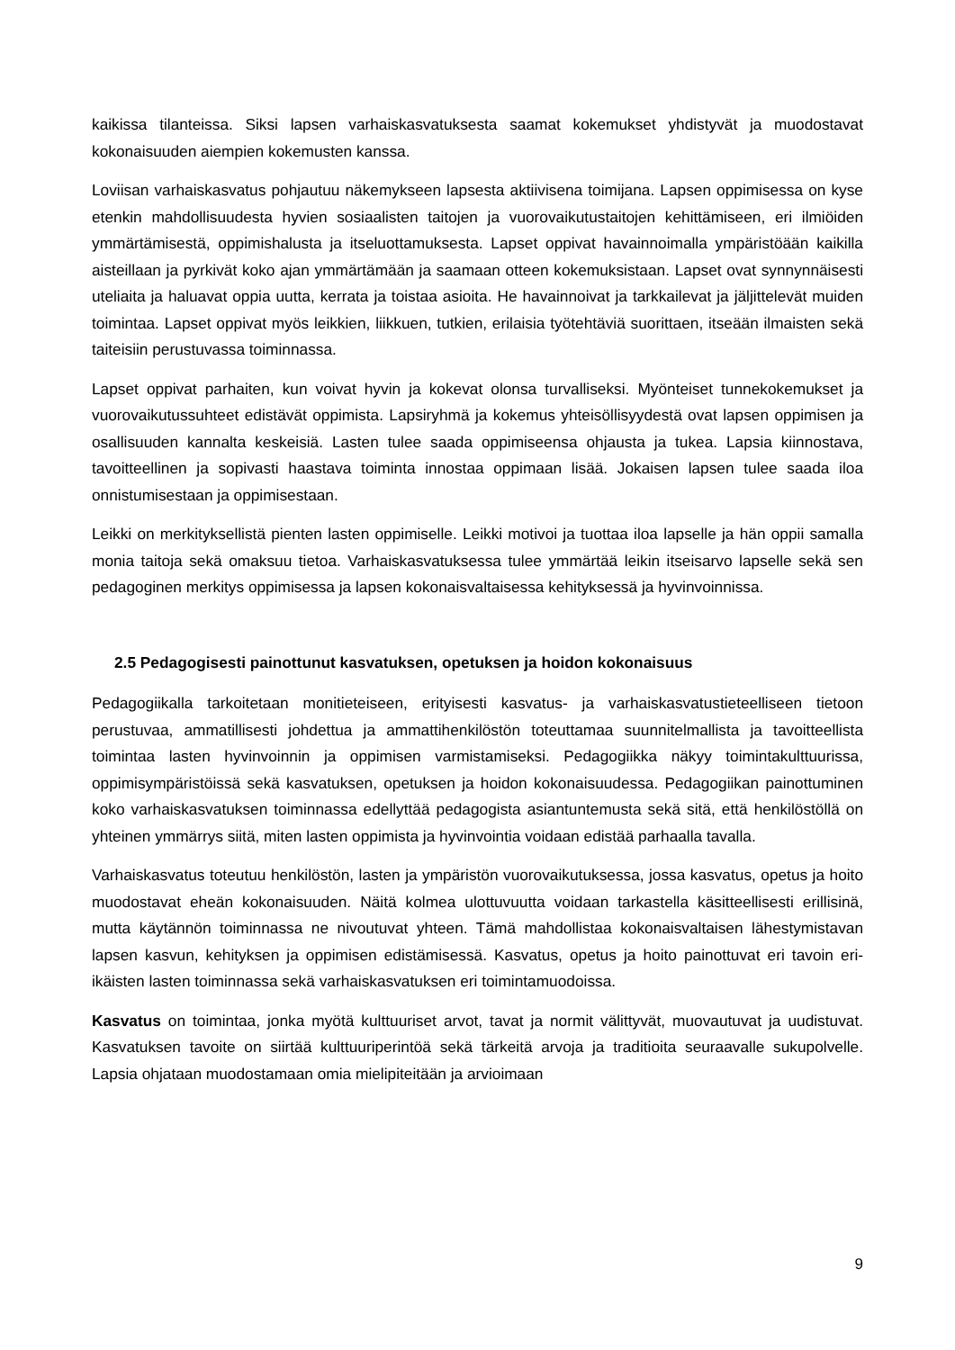kaikissa tilanteissa. Siksi lapsen varhaiskasvatuksesta saamat kokemukset yhdistyvät ja muodostavat kokonaisuuden aiempien kokemusten kanssa.
Loviisan varhaiskasvatus pohjautuu näkemykseen lapsesta aktiivisena toimijana. Lapsen oppimisessa on kyse etenkin mahdollisuudesta hyvien sosiaalisten taitojen ja vuorovaikutustaitojen kehittämiseen, eri ilmiöiden ymmärtämisestä, oppimishalusta ja itseluottamuksesta. Lapset oppivat havainnoimalla ympäristöään kaikilla aisteillaan ja pyrkivät koko ajan ymmärtämään ja saamaan otteen kokemuksistaan. Lapset ovat synnynnäisesti uteliaita ja haluavat oppia uutta, kerrata ja toistaa asioita. He havainnoivat ja tarkkailevat ja jäljittelevät muiden toimintaa. Lapset oppivat myös leikkien, liikkuen, tutkien, erilaisia työtehtäviä suorittaen, itseään ilmaisten sekä taiteisiin perustuvassa toiminnassa.
Lapset oppivat parhaiten, kun voivat hyvin ja kokevat olonsa turvalliseksi. Myönteiset tunnekokemukset ja vuorovaikutussuhteet edistävät oppimista. Lapsiryhmä ja kokemus yhteisöllisyydestä ovat lapsen oppimisen ja osallisuuden kannalta keskeisiä. Lasten tulee saada oppimiseensa ohjausta ja tukea. Lapsia kiinnostava, tavoitteellinen ja sopivasti haastava toiminta innostaa oppimaan lisää. Jokaisen lapsen tulee saada iloa onnistumisestaan ja oppimisestaan.
Leikki on merkityksellistä pienten lasten oppimiselle. Leikki motivoi ja tuottaa iloa lapselle ja hän oppii samalla monia taitoja sekä omaksuu tietoa. Varhaiskasvatuksessa tulee ymmärtää leikin itseisarvo lapselle sekä sen pedagoginen merkitys oppimisessa ja lapsen kokonaisvaltaisessa kehityksessä ja hyvinvoinnissa.
2.5 Pedagogisesti painottunut kasvatuksen, opetuksen ja hoidon kokonaisuus
Pedagogiikalla tarkoitetaan monitieteiseen, erityisesti kasvatus- ja varhaiskasvatustieteelliseen tietoon perustuvaa, ammatillisesti johdettua ja ammattihenkilöstön toteuttamaa suunnitelmallista ja tavoitteellista toimintaa lasten hyvinvoinnin ja oppimisen varmistamiseksi. Pedagogiikka näkyy toimintakulttuurissa, oppimisympäristöissä sekä kasvatuksen, opetuksen ja hoidon kokonaisuudessa. Pedagogiikan painottuminen koko varhaiskasvatuksen toiminnassa edellyttää pedagogista asiantuntemusta sekä sitä, että henkilöstöllä on yhteinen ymmärrys siitä, miten lasten oppimista ja hyvinvointia voidaan edistää parhaalla tavalla.
Varhaiskasvatus toteutuu henkilöstön, lasten ja ympäristön vuorovaikutuksessa, jossa kasvatus, opetus ja hoito muodostavat eheän kokonaisuuden. Näitä kolmea ulottuvuutta voidaan tarkastella käsitteellisesti erillisinä, mutta käytännön toiminnassa ne nivoutuvat yhteen. Tämä mahdollistaa kokonaisvaltaisen lähestymistavan lapsen kasvun, kehityksen ja oppimisen edistämisessä. Kasvatus, opetus ja hoito painottuvat eri tavoin eri-ikäisten lasten toiminnassa sekä varhaiskasvatuksen eri toimintamuodoissa.
Kasvatus on toimintaa, jonka myötä kulttuuriset arvot, tavat ja normit välittyvät, muovautuvat ja uudistuvat. Kasvatuksen tavoite on siirtää kulttuuriperintöä sekä tärkeitä arvoja ja traditioita seuraavalle sukupolvelle. Lapsia ohjataan muodostamaan omia mielipiteitään ja arvioimaan
9